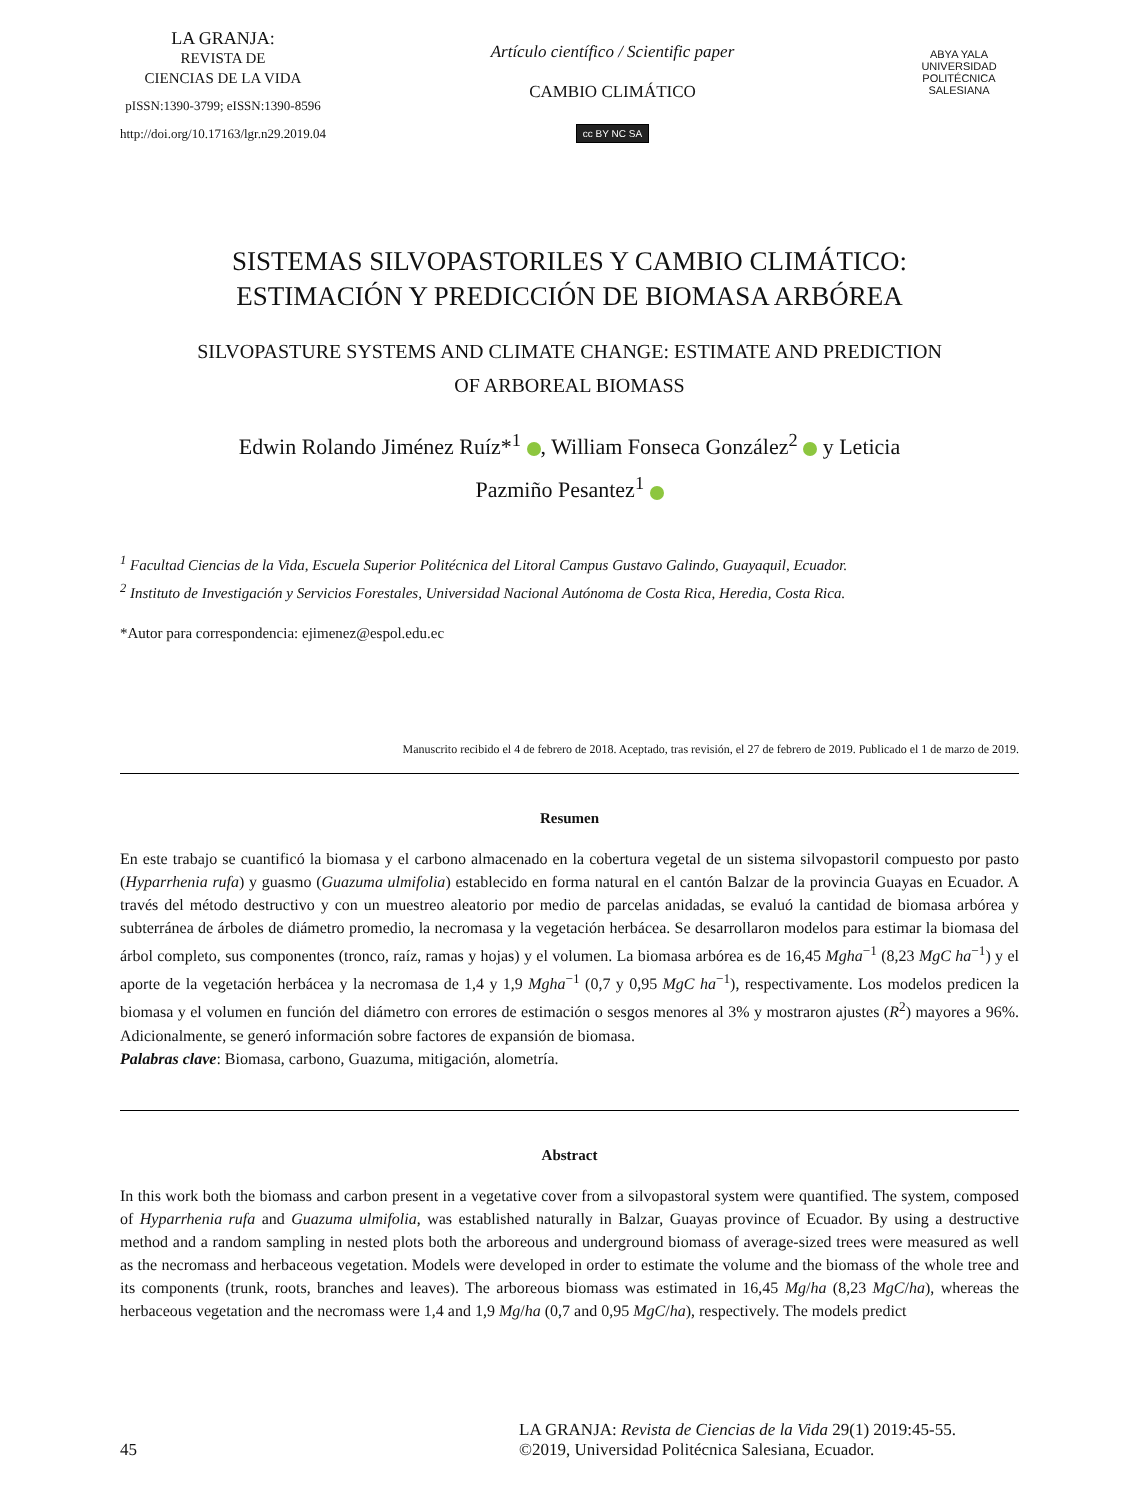LA GRANJA:
REVISTA DE
CIENCIAS DE LA VIDA
pISSN:1390-3799; eISSN:1390-8596
http://doi.org/10.17163/lgr.n29.2019.04
Artículo científico / Scientific paper
CAMBIO CLIMÁTICO
cc BY NC SA
ABYA YALA
UNIVERSIDAD POLITÉCNICA SALESIANA
SISTEMAS SILVOPASTORILES Y CAMBIO CLIMÁTICO:
ESTIMACIÓN Y PREDICCIÓN DE BIOMASA ARBÓREA
SILVOPASTURE SYSTEMS AND CLIMATE CHANGE: ESTIMATE AND PREDICTION
OF ARBOREAL BIOMASS
Edwin Rolando Jiménez Ruíz*<sup>1</sup> , William Fonseca González<sup>2</sup> y Leticia
Pazmiño Pesantez<sup>1</sup>
<sup>1</sup> Facultad Ciencias de la Vida, Escuela Superior Politécnica del Litoral Campus Gustavo Galindo, Guayaquil, Ecuador.
<sup>2</sup> Instituto de Investigación y Servicios Forestales, Universidad Nacional Autónoma de Costa Rica, Heredia, Costa Rica.
*Autor para correspondencia: ejimenez@espol.edu.ec
Manuscrito recibido el 4 de febrero de 2018. Aceptado, tras revisión, el 27 de febrero de 2019. Publicado el 1 de marzo de 2019.
Resumen
En este trabajo se cuantificó la biomasa y el carbono almacenado en la cobertura vegetal de un sistema silvopastoril compuesto por pasto (Hyparrhenia rufa) y guasmo (Guazuma ulmifolia) establecido en forma natural en el cantón Balzar de la provincia Guayas en Ecuador. A través del método destructivo y con un muestreo aleatorio por medio de parcelas anidadas, se evaluó la cantidad de biomasa arbórea y subterránea de árboles de diámetro promedio, la necromasa y la vegetación herbácea. Se desarrollaron modelos para estimar la biomasa del árbol completo, sus componentes (tronco, raíz, ramas y hojas) y el volumen. La biomasa arbórea es de 16,45 Mgha<sup>−1</sup> (8,23 MgC ha<sup>−1</sup>) y el aporte de la vegetación herbácea y la necromasa de 1,4 y 1,9 Mgha<sup>−1</sup> (0,7 y 0,95 MgC ha<sup>−1</sup>), respectivamente. Los modelos predicen la biomasa y el volumen en función del diámetro con errores de estimación o sesgos menores al 3% y mostraron ajustes (R<sup>2</sup>) mayores a 96%. Adicionalmente, se generó información sobre factores de expansión de biomasa.
Palabras clave: Biomasa, carbono, Guazuma, mitigación, alometría.
Abstract
In this work both the biomass and carbon present in a vegetative cover from a silvopastoral system were quantified. The system, composed of Hyparrhenia rufa and Guazuma ulmifolia, was established naturally in Balzar, Guayas province of Ecuador. By using a destructive method and a random sampling in nested plots both the arboreous and underground biomass of average-sized trees were measured as well as the necromass and herbaceous vegetation. Models were developed in order to estimate the volume and the biomass of the whole tree and its components (trunk, roots, branches and leaves). The arboreous biomass was estimated in 16,45 Mg/ha (8,23 MgC/ha), whereas the herbaceous vegetation and the necromass were 1,4 and 1,9 Mg/ha (0,7 and 0,95 MgC/ha), respectively. The models predict
45 LA GRANJA: Revista de Ciencias de la Vida 29(1) 2019:45-55.
©2019, Universidad Politécnica Salesiana, Ecuador.